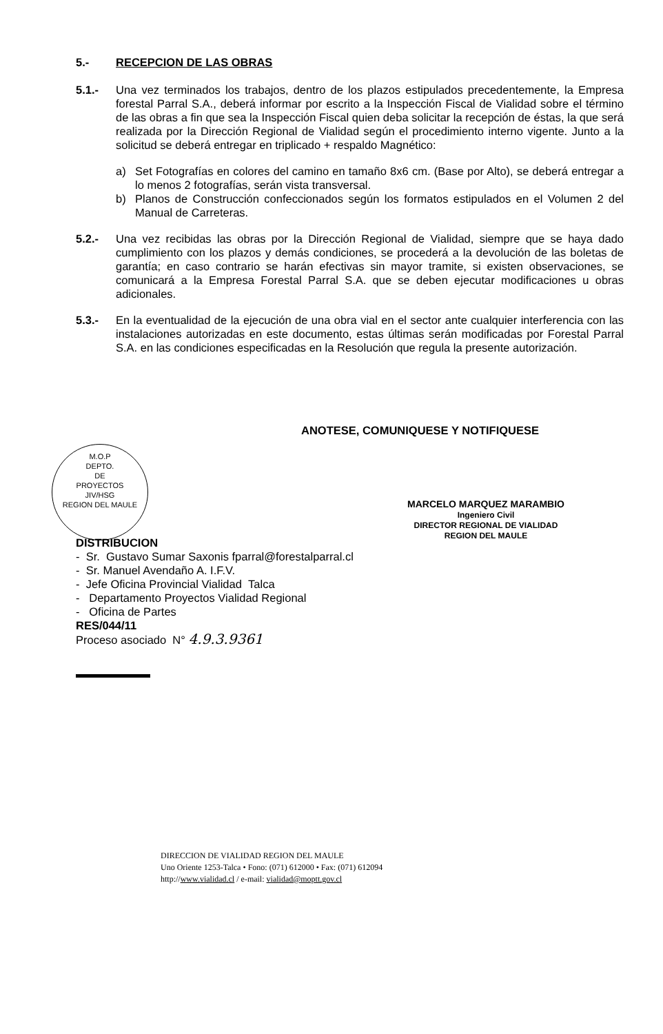5.- RECEPCION DE LAS OBRAS
5.1.- Una vez terminados los trabajos, dentro de los plazos estipulados precedentemente, la Empresa forestal Parral S.A., deberá informar por escrito a la Inspección Fiscal de Vialidad sobre el término de las obras a fin que sea la Inspección Fiscal quien deba solicitar la recepción de éstas, la que será realizada por la Dirección Regional de Vialidad según el procedimiento interno vigente. Junto a la solicitud se deberá entregar en triplicado + respaldo Magnético:
a) Set Fotografías en colores del camino en tamaño 8x6 cm. (Base por Alto), se deberá entregar a lo menos 2 fotografías, serán vista transversal.
b) Planos de Construcción confeccionados según los formatos estipulados en el Volumen 2 del Manual de Carreteras.
5.2.- Una vez recibidas las obras por la Dirección Regional de Vialidad, siempre que se haya dado cumplimiento con los plazos y demás condiciones, se procederá a la devolución de las boletas de garantía; en caso contrario se harán efectivas sin mayor tramite, si existen observaciones, se comunicará a la Empresa Forestal Parral S.A. que se deben ejecutar modificaciones u obras adicionales.
5.3.- En la eventualidad de la ejecución de una obra vial en el sector ante cualquier interferencia con las instalaciones autorizadas en este documento, estas últimas serán modificadas por Forestal Parral S.A. en las condiciones especificadas en la Resolución que regula la presente autorización.
ANOTESE, COMUNIQUESE Y NOTIFIQUESE
M.O.P
DEPTO.
DE
PROYECTOS
JIV/HSG
REGION DEL MAULE
MARCELO MARQUEZ MARAMBIO
Ingeniero Civil
DIRECTOR REGIONAL DE VIALIDAD
REGION DEL MAULE
DISTRIBUCION
- Sr. Gustavo Sumar Saxonis fparral@forestalparral.cl
- Sr. Manuel Avendaño A. I.F.V.
- Jefe Oficina Provincial Vialidad Talca
- Departamento Proyectos Vialidad Regional
- Oficina de Partes
RES/044/11
Proceso asociado N° 4.9.3.9361
DIRECCION DE VIALIDAD REGION DEL MAULE
Uno Oriente 1253-Talca • Fono: (071) 612000 • Fax: (071) 612094
http://www.vialidad.cl / e-mail: vialidad@moptt.gov.cl